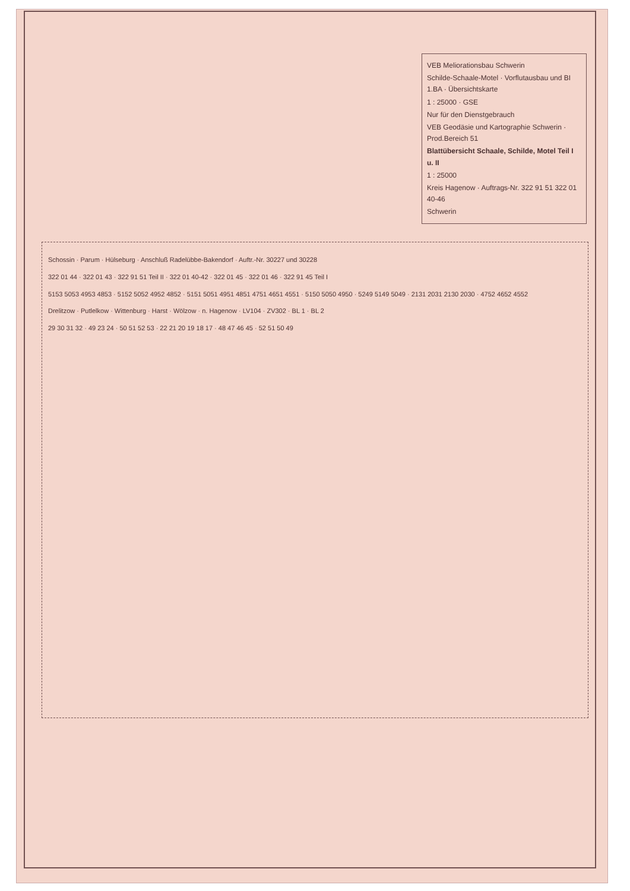VEB Meliorationsbau Schwerin
Schilde-Schaale-Motel · Vorflutausbau und BI 1.BA · Übersichtskarte
1 : 25000 · GSE
Nur für den Dienstgebrauch
VEB Geodäsie und Kartographie Schwerin · Prod.Bereich 51
Blattübersicht Schaale, Schilde, Motel Teil I u. II
1 : 25000
Kreis Hagenow · Auftrags-Nr. 322 91 51 322 01 40-46
Schwerin
Schossin · Parum · Hülseburg · Anschluß Radelübbe-Bakendorf · Auftr.-Nr. 30227 und 30228
322 01 44 · 322 01 43 · 322 91 51 Teil II · 322 01 40-42 · 322 01 45 · 322 01 46 · 322 91 45 Teil I
5153 5053 4953 4853 · 5152 5052 4952 4852 · 5151 5051 4951 4851 4751 4651 4551 · 5150 5050 4950 · 5249 5149 5049 · 2131 2031 2130 2030 · 4752 4652 4552
Drelitzow · Putlelkow · Wittenburg · Harst · Wölzow · n. Hagenow · LV104 · ZV302 · BL 1 · BL 2
29 30 31 32 · 49 23 24 · 50 51 52 53 · 22 21 20 19 18 17 · 48 47 46 45 · 52 51 50 49